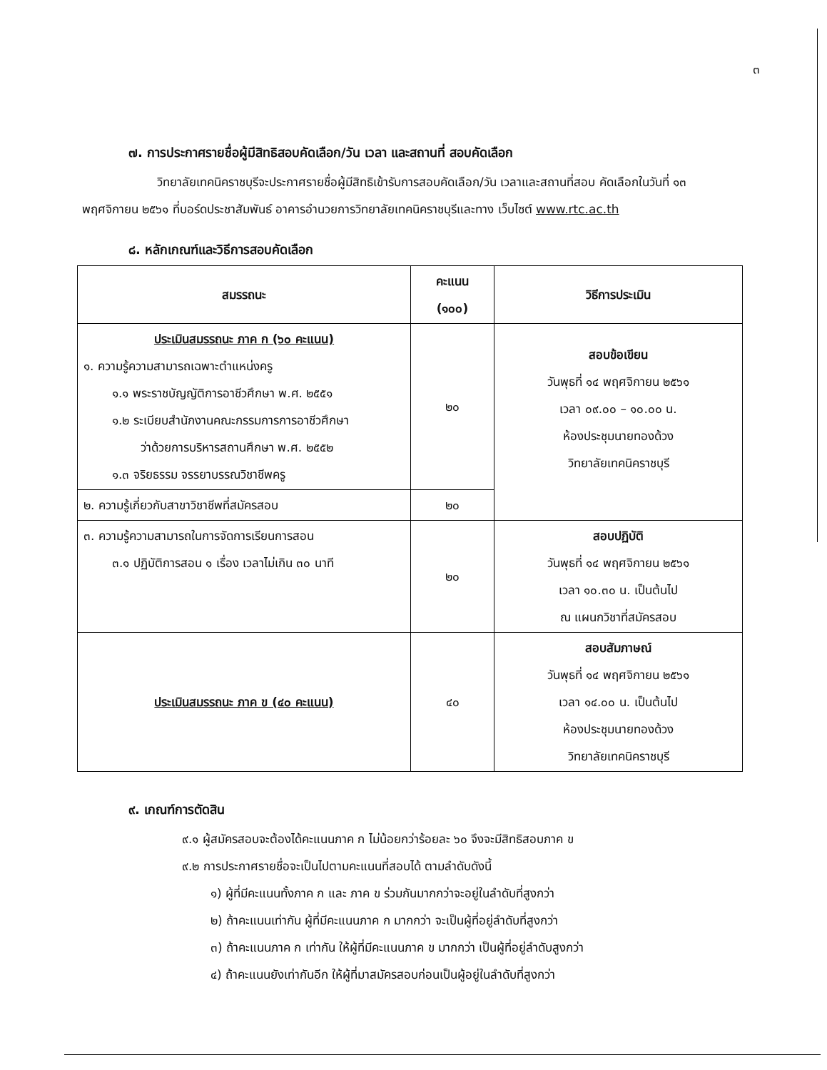๓
๗. การประกาศรายชื่อผู้มีสิทธิสอบคัดเลือก/วัน เวลา และสถานที่ สอบคัดเลือก
วิทยาลัยเทคนิคราชบุรีจะประกาศรายชื่อผู้มีสิทธิเข้ารับการสอบคัดเลือก/วัน เวลาและสถานที่สอบ คัดเลือกในวันที่ ๑๓ พฤศจิกายน ๒๕๖๑ ที่บอร์ดประชาสัมพันธ์ อาคารอำนวยการวิทยาลัยเทคนิคราชบุรีและทาง เว็บไซต์ www.rtc.ac.th
๘. หลักเกณฑ์และวิธีการสอบคัดเลือก
| สมรรถนะ | คะแนน (๑๐๐) | วิธีการประเมิน |
| --- | --- | --- |
| ประเมินสมรรถนะ ภาค ก (๖๐ คะแนน) ๑. ความรู้ความสามารถเฉพาะตำแหน่งครู ๑.๑ พระราชบัญญัติการอาชีวศึกษา พ.ศ. ๒๕๕๑ ๑.๒ ระเบียบสำนักงานคณะกรรมการการอาชีวศึกษา ว่าด้วยการบริหารสถานศึกษา พ.ศ. ๒๕๕๒ ๑.๓ จริยธรรม จรรยาบรรณวิชาชีพครู | ๒๐ | สอบข้อเขียน วันพุธที่ ๑๔ พฤศจิกายน ๒๕๖๑ เวลา ๐๙.๐๐ – ๑๐.๐๐ น. ห้องประชุมนายทองด้วง วิทยาลัยเทคนิคราชบุรี |
| ๒. ความรู้เกี่ยวกับสาขาวิชาชีพที่สมัครสอบ | ๒๐ | |
| ๓. ความรู้ความสามารถในการจัดการเรียนการสอน ๓.๑ ปฏิบัติการสอน ๑ เรื่อง เวลาไม่เกิน ๓๐ นาที | ๒๐ | สอบปฏิบัติ วันพุธที่ ๑๔ พฤศจิกายน ๒๕๖๑ เวลา ๑๐.๓๐ น. เป็นต้นไป ณ แผนกวิชาที่สมัครสอบ |
| ประเมินสมรรถนะ ภาค ข (๔๐ คะแนน) | ๔๐ | สอบสัมภาษณ์ วันพุธที่ ๑๔ พฤศจิกายน ๒๕๖๑ เวลา ๑๔.๐๐ น. เป็นต้นไป ห้องประชุมนายทองด้วง วิทยาลัยเทคนิคราชบุรี |
๙. เกณฑ์การตัดสิน
๙.๑ ผู้สมัครสอบจะต้องได้คะแนนภาค ก ไม่น้อยกว่าร้อยละ ๖๐ จึงจะมีสิทธิสอบภาค ข
๙.๒ การประกาศรายชื่อจะเป็นไปตามคะแนนที่สอบได้ ตามลำดับดังนี้
๑) ผู้ที่มีคะแนนทั้งภาค ก และ ภาค ข ร่วมกันมากกว่าจะอยู่ในลำดับที่สูงกว่า
๒) ถ้าคะแนนเท่ากัน ผู้ที่มีคะแนนภาค ก มากกว่า จะเป็นผู้ที่อยู่ลำดับที่สูงกว่า
๓) ถ้าคะแนนภาค ก เท่ากัน ให้ผู้ที่มีคะแนนภาค ข มากกว่า เป็นผู้ที่อยู่ลำดับสูงกว่า
๔) ถ้าคะแนนยังเท่ากันอีก ให้ผู้ที่มาสมัครสอบก่อนเป็นผู้อยู่ในลำดับที่สูงกว่า